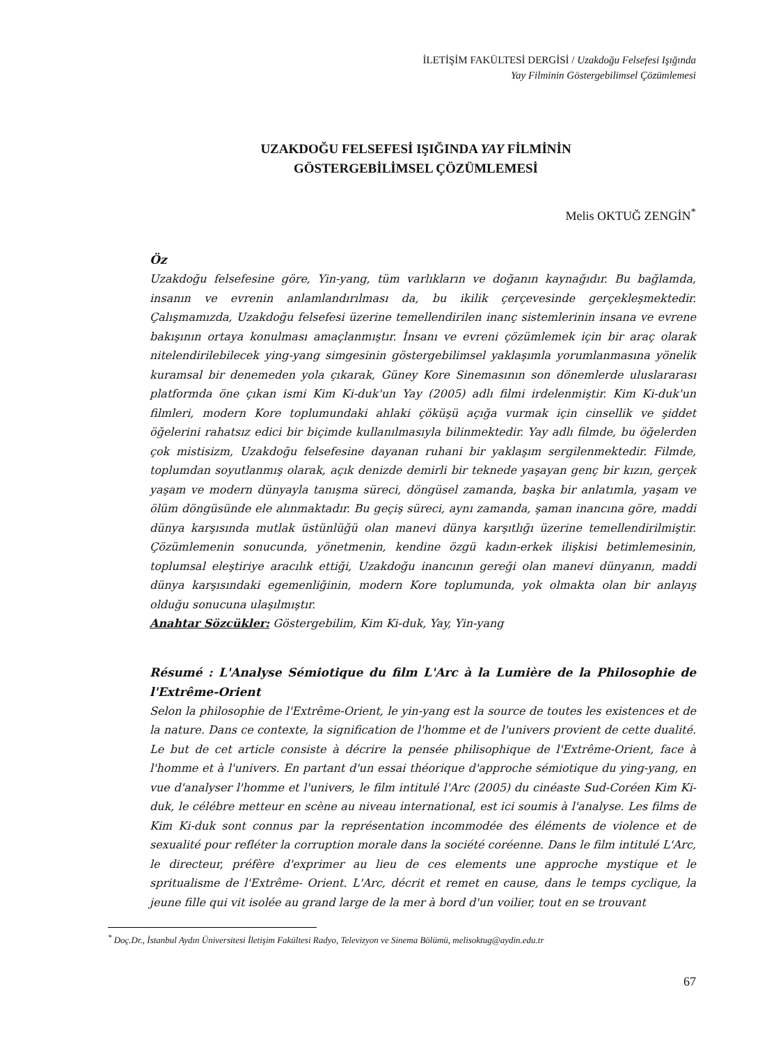İLETİŞİM FAKÜLTESİ DERGİSİ / Uzakdoğu Felsefesi Işığında
Yay Filminin Göstergebilimsel Çözümlemesi
UZAKDOĞU FELSEFESİ IŞIĞINDA YAY FİLMİNİN
GÖSTERGEBİLİMSEL ÇÖZÜMLEMESİ
Melis OKTUĞ ZENGİN<sup>*</sup>
Öz
Uzakdoğu felsefesine göre, Yin-yang, tüm varlıkların ve doğanın kaynağıdır. Bu bağlamda, insanın ve evrenin anlamlandırılması da, bu ikilik çerçevesinde gerçekleşmektedir. Çalışmamızda, Uzakdoğu felsefesi üzerine temellendirilen inanç sistemlerinin insana ve evrene bakışının ortaya konulması amaçlanmıştır. İnsanı ve evreni çözümlemek için bir araç olarak nitelendirilebilecek ying-yang simgesinin göstergebilimsel yaklaşımla yorumlanmasına yönelik kuramsal bir denemeden yola çıkarak, Güney Kore Sinemasının son dönemlerde uluslararası platformda öne çıkan ismi Kim Ki-duk'un Yay (2005) adlı filmi irdelenmiştir. Kim Ki-duk'un filmleri, modern Kore toplumundaki ahlaki çöküşü açığa vurmak için cinsellik ve şiddet öğelerini rahatsız edici bir biçimde kullanılmasıyla bilinmektedir. Yay adlı filmde, bu öğelerden çok mistisizm, Uzakdoğu felsefesine dayanan ruhani bir yaklaşım sergilenmektedir. Filmde, toplumdan soyutlanmış olarak, açık denizde demirli bir teknede yaşayan genç bir kızın, gerçek yaşam ve modern dünyayla tanışma süreci, döngüsel zamanda, başka bir anlatımla, yaşam ve ölüm döngüsünde ele alınmaktadır. Bu geçiş süreci, aynı zamanda, şaman inancına göre, maddi dünya karşısında mutlak üstünlüğü olan manevi dünya karşıtlığı üzerine temellendirilmiştir. Çözümlemenin sonucunda, yönetmenin, kendine özgü kadın-erkek ilişkisi betimlemesinin, toplumsal eleştiriye aracılık ettiği, Uzakdoğu inancının gereği olan manevi dünyanın, maddi dünya karşısındaki egemenliğinin, modern Kore toplumunda, yok olmakta olan bir anlayış olduğu sonucuna ulaşılmıştır.
Anahtar Sözcükler: Göstergebilim, Kim Ki-duk, Yay, Yin-yang
Résumé : L'Analyse Sémiotique du film L'Arc à la Lumière de la Philosophie de l'Extrême-Orient
Selon la philosophie de l'Extrême-Orient, le yin-yang est la source de toutes les existences et de la nature. Dans ce contexte, la signification de l'homme et de l'univers provient de cette dualité. Le but de cet article consiste à décrire la pensée philisophique de l'Extrême-Orient, face à l'homme et à l'univers. En partant d'un essai théorique d'approche sémiotique du ying-yang, en vue d'analyser l'homme et l'univers, le film intitulé l'Arc (2005) du cinéaste Sud-Coréen Kim Ki-duk, le célébre metteur en scène au niveau international, est ici soumis à l'analyse. Les films de Kim Ki-duk sont connus par la représentation incommodée des éléments de violence et de sexualité pour refléter la corruption morale dans la société coréenne. Dans le film intitulé L'Arc, le directeur, préfère d'exprimer au lieu de ces elements une approche mystique et le spritualisme de l'Extrême- Orient. L'Arc, décrit et remet en cause, dans le temps cyclique, la jeune fille qui vit isolée au grand large de la mer à bord d'un voilier, tout en se trouvant
<sup>*</sup> Doç.Dr., İstanbul Aydın Üniversitesi İletişim Fakültesi Radyo, Televizyon ve Sinema Bölümü, melisoktug@aydin.edu.tr
67